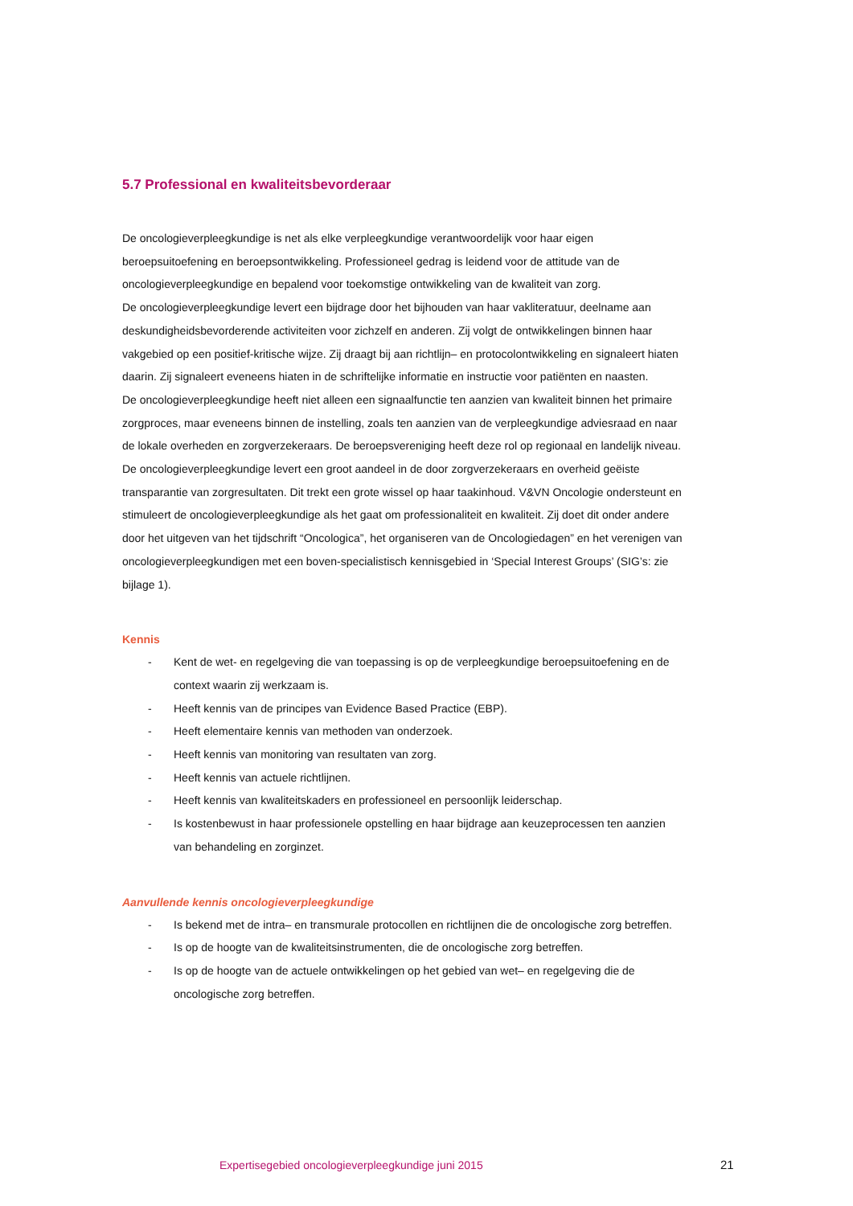5.7 Professional en kwaliteitsbevorderaar
De oncologieverpleegkundige is net als elke verpleegkundige verantwoordelijk voor haar eigen beroepsuitoefening en beroepsontwikkeling. Professioneel gedrag is leidend voor de attitude van de oncologieverpleegkundige en bepalend voor toekomstige ontwikkeling van de kwaliteit van zorg.
De oncologieverpleegkundige levert een bijdrage door het bijhouden van haar vakliteratuur, deelname aan deskundigheidsbevorderende activiteiten voor zichzelf en anderen. Zij volgt de ontwikkelingen binnen haar vakgebied op een positief-kritische wijze. Zij draagt bij aan richtlijn– en protocolontwikkeling en signaleert hiaten daarin. Zij signaleert eveneens hiaten in de schriftelijke informatie en instructie voor patiënten en naasten.
De oncologieverpleegkundige heeft niet alleen een signaalfunctie ten aanzien van kwaliteit binnen het primaire zorgproces, maar eveneens binnen de instelling, zoals ten aanzien van de verpleegkundige adviesraad en naar de lokale overheden en zorgverzekeraars. De beroepsvereniging heeft deze rol op regionaal en landelijk niveau.
De oncologieverpleegkundige levert een groot aandeel in de door zorgverzekeraars en overheid geëiste transparantie van zorgresultaten. Dit trekt een grote wissel op haar taakinhoud. V&VN Oncologie ondersteunt en stimuleert de oncologieverpleegkundige als het gaat om professionaliteit en kwaliteit. Zij doet dit onder andere door het uitgeven van het tijdschrift “Oncologica”, het organiseren van de Oncologiedagen” en het verenigen van oncologieverpleegkundigen met een boven-specialistisch kennisgebied in ‘Special Interest Groups’ (SIG’s: zie bijlage 1).
Kennis
- Kent de wet- en regelgeving die van toepassing is op de verpleegkundige beroepsuitoefening en de context waarin zij werkzaam is.
- Heeft kennis van de principes van Evidence Based Practice (EBP).
- Heeft elementaire kennis van methoden van onderzoek.
- Heeft kennis van monitoring van resultaten van zorg.
- Heeft kennis van actuele richtlijnen.
- Heeft kennis van kwaliteitskaders en professioneel en persoonlijk leiderschap.
- Is kostenbewust in haar professionele opstelling en haar bijdrage aan keuzeprocessen ten aanzien van behandeling en zorginzet.
Aanvullende kennis oncologieverpleegkundige
- Is bekend met de intra– en transmurale protocollen en richtlijnen die de oncologische zorg betreffen.
- Is op de hoogte van de kwaliteitsinstrumenten, die de oncologische zorg betreffen.
- Is op de hoogte van de actuele ontwikkelingen op het gebied van wet– en regelgeving die de oncologische zorg betreffen.
Expertisegebied oncologieverpleegkundige juni 2015
21